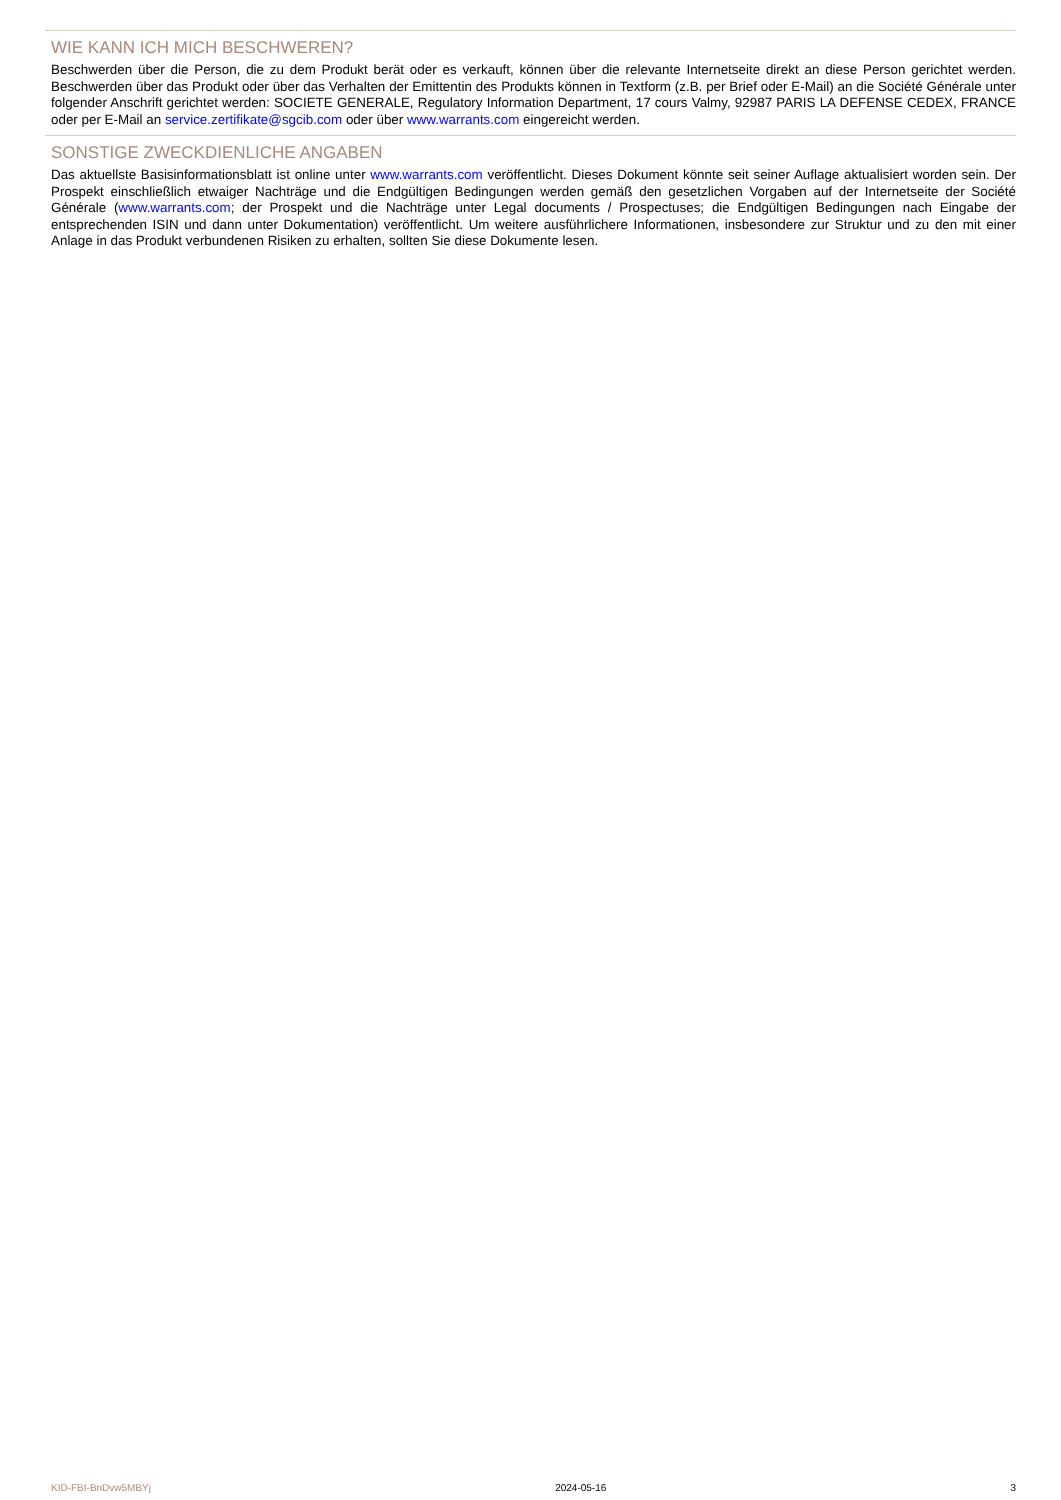WIE KANN ICH MICH BESCHWEREN?
Beschwerden über die Person, die zu dem Produkt berät oder es verkauft, können über die relevante Internetseite direkt an diese Person gerichtet werden. Beschwerden über das Produkt oder über das Verhalten der Emittentin des Produkts können in Textform (z.B. per Brief oder E-Mail) an die Société Générale unter folgender Anschrift gerichtet werden: SOCIETE GENERALE, Regulatory Information Department, 17 cours Valmy, 92987 PARIS LA DEFENSE CEDEX, FRANCE oder per E-Mail an service.zertifikate@sgcib.com oder über www.warrants.com eingereicht werden.
SONSTIGE ZWECKDIENLICHE ANGABEN
Das aktuellste Basisinformationsblatt ist online unter www.warrants.com veröffentlicht. Dieses Dokument könnte seit seiner Auflage aktualisiert worden sein. Der Prospekt einschließlich etwaiger Nachträge und die Endgültigen Bedingungen werden gemäß den gesetzlichen Vorgaben auf der Internetseite der Société Générale (www.warrants.com; der Prospekt und die Nachträge unter Legal documents / Prospectuses; die Endgültigen Bedingungen nach Eingabe der entsprechenden ISIN und dann unter Dokumentation) veröffentlicht. Um weitere ausführlichere Informationen, insbesondere zur Struktur und zu den mit einer Anlage in das Produkt verbundenen Risiken zu erhalten, sollten Sie diese Dokumente lesen.
KID-FBI-BnDvw5MBYj 2024-05-16 3